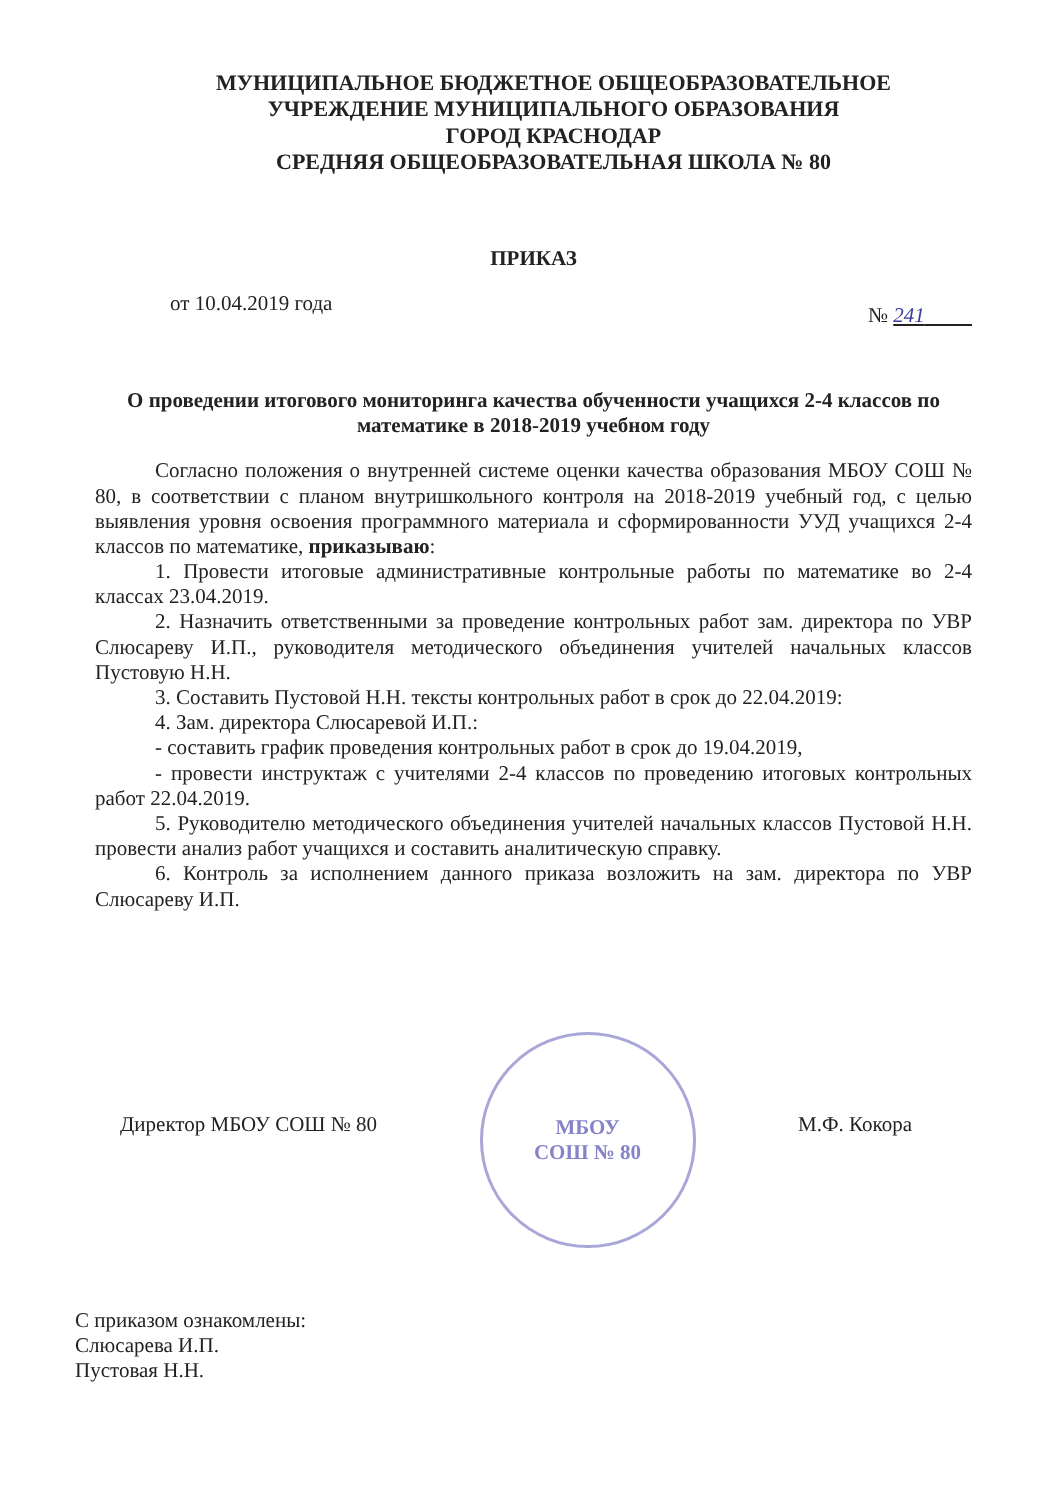МУНИЦИПАЛЬНОЕ БЮДЖЕТНОЕ ОБЩЕОБРАЗОВАТЕЛЬНОЕ
УЧРЕЖДЕНИЕ МУНИЦИПАЛЬНОГО ОБРАЗОВАНИЯ
ГОРОД КРАСНОДАР
СРЕДНЯЯ ОБЩЕОБРАЗОВАТЕЛЬНАЯ ШКОЛА № 80
ПРИКАЗ
от 10.04.2019 года № 241
О проведении итогового мониторинга качества обученности учащихся 2-4 классов по математике в 2018-2019 учебном году
Согласно положения о внутренней системе оценки качества образования МБОУ СОШ № 80, в соответствии с планом внутришкольного контроля на 2018-2019 учебный год, с целью выявления уровня освоения программного материала и сформированности УУД учащихся 2-4 классов по математике, приказываю:
1. Провести итоговые административные контрольные работы по математике во 2-4 классах 23.04.2019.
2. Назначить ответственными за проведение контрольных работ зам. директора по УВР Слюсареву И.П., руководителя методического объединения учителей начальных классов Пустовую Н.Н.
3. Составить Пустовой Н.Н. тексты контрольных работ в срок до 22.04.2019:
4. Зам. директора Слюсаревой И.П.:
- составить график проведения контрольных работ в срок до 19.04.2019,
- провести инструктаж с учителями 2-4 классов по проведению итоговых контрольных работ 22.04.2019.
5. Руководителю методического объединения учителей начальных классов Пустовой Н.Н. провести анализ работ учащихся и составить аналитическую справку.
6. Контроль за исполнением данного приказа возложить на зам. директора по УВР Слюсареву И.П.
Директор МБОУ СОШ № 80
МБОУ
СОШ № 80
М.Ф. Кокора
С приказом ознакомлены:
Слюсарева И.П.
Пустовая Н.Н.